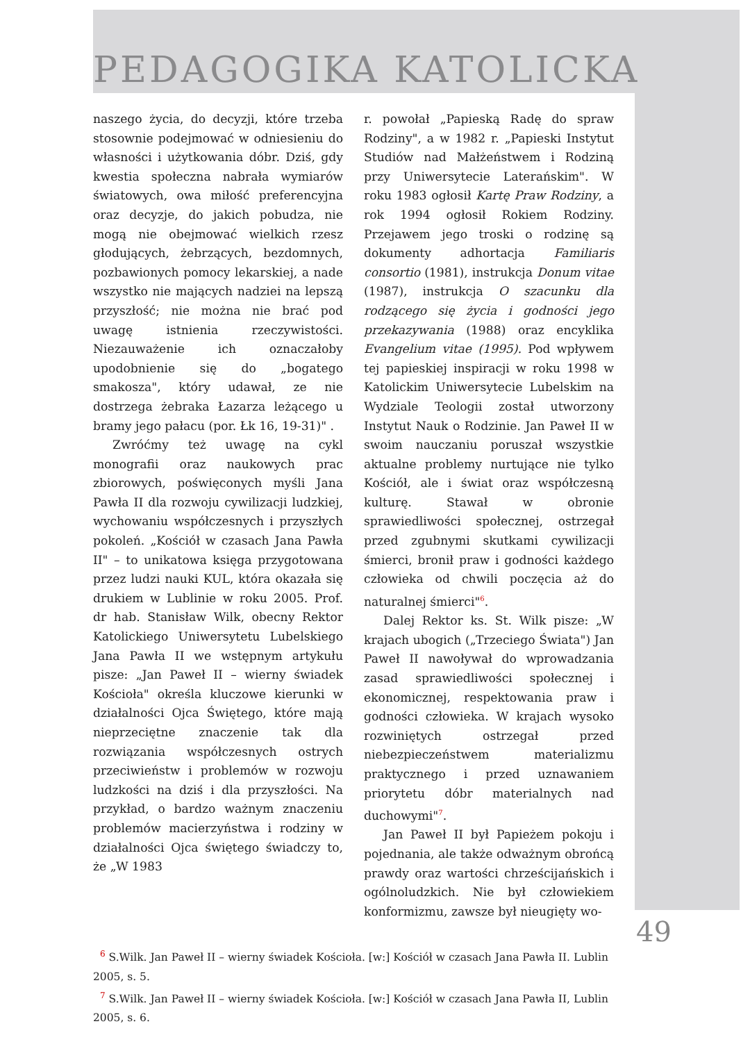PEDAGOGIKA KATOLICKA
naszego życia, do decyzji, które trzeba stosownie podejmować w odniesieniu do własności i użytkowania dóbr. Dziś, gdy kwestia społeczna nabrała wymiarów światowych, owa miłość preferencyjna oraz decyzje, do jakich pobudza, nie mogą nie obejmować wielkich rzesz głodujących, żebrzących, bezdomnych, pozbawionych pomocy lekarskiej, a nade wszystko nie mających nadziei na lepszą przyszłość; nie można nie brać pod uwagę istnienia rzeczywistości. Niezauważenie ich oznaczałoby upodobnienie się do „bogatego smakosza", który udawał, ze nie dostrzega żebraka Łazarza leżącego u bramy jego pałacu (por. Łk 16, 19-31)" .
Zwróćmy też uwagę na cykl monografii oraz naukowych prac zbiorowych, poświęconych myśli Jana Pawła II dla rozwoju cywilizacji ludzkiej, wychowaniu współczesnych i przyszłych pokoleń. „Kościół w czasach Jana Pawła II" – to unikatowa księga przygotowana przez ludzi nauki KUL, która okazała się drukiem w Lublinie w roku 2005. Prof. dr hab. Stanisław Wilk, obecny Rektor Katolickiego Uniwersytetu Lubelskiego Jana Pawła II we wstępnym artykułu pisze: „Jan Paweł II – wierny świadek Kościoła" określa kluczowe kierunki w działalności Ojca Świętego, które mają nieprzeciętne znaczenie tak dla rozwiązania współczesnych ostrych przeciwieństw i problemów w rozwoju ludzkości na dziś i dla przyszłości. Na przykład, o bardzo ważnym znaczeniu problemów macierzyństwa i rodziny w działalności Ojca świętego świadczy to, że „W 1983
r. powołał „Papieską Radę do spraw Rodziny", a w 1982 r. „Papieski Instytut Studiów nad Małżeństwem i Rodziną przy Uniwersytecie Laterańskim". W roku 1983 ogłosił Kartę Praw Rodziny, a rok 1994 ogłosił Rokiem Rodziny. Przejawem jego troski o rodzinę są dokumenty adhortacja Familiaris consortio (1981), instrukcja Donum vitae (1987), instrukcja O szacunku dla rodzącego się życia i godności jego przekazywania (1988) oraz encyklika Evangelium vitae (1995). Pod wpływem tej papieskiej inspiracji w roku 1998 w Katolickim Uniwersytecie Lubelskim na Wydziale Teologii został utworzony Instytut Nauk o Rodzinie. Jan Paweł II w swoim nauczaniu poruszał wszystkie aktualne problemy nurtujące nie tylko Kościół, ale i świat oraz współczesną kulturę. Stawał w obronie sprawiedliwości społecznej, ostrzegał przed zgubnymi skutkami cywilizacji śmierci, bronił praw i godności każdego człowieka od chwili poczęcia aż do naturalnej śmierci"<sup>6</sup>.
Dalej Rektor ks. St. Wilk pisze: „W krajach ubogich („Trzeciego Świata") Jan Paweł II nawoływał do wprowadzania zasad sprawiedliwości społecznej i ekonomicznej, respektowania praw i godności człowieka. W krajach wysoko rozwiniętych ostrzegał przed niebezpieczeństwem materializmu praktycznego i przed uznawaniem priorytetu dóbr materialnych nad duchowymi"<sup>7</sup>.
Jan Paweł II był Papieżem pokoju i pojednania, ale także odważnym obrońcą prawdy oraz wartości chrześcijańskich i ogólnoludzkich. Nie był człowiekiem konformizmu, zawsze był nieugięty wo-
<sup>6</sup> S.Wilk. Jan Paweł II – wierny świadek Kościoła. [w:] Kościół w czasach Jana Pawła II. Lublin 2005, s. 5.
<sup>7</sup> S.Wilk. Jan Paweł II – wierny świadek Kościoła. [w:] Kościół w czasach Jana Pawła II, Lublin 2005, s. 6.
49